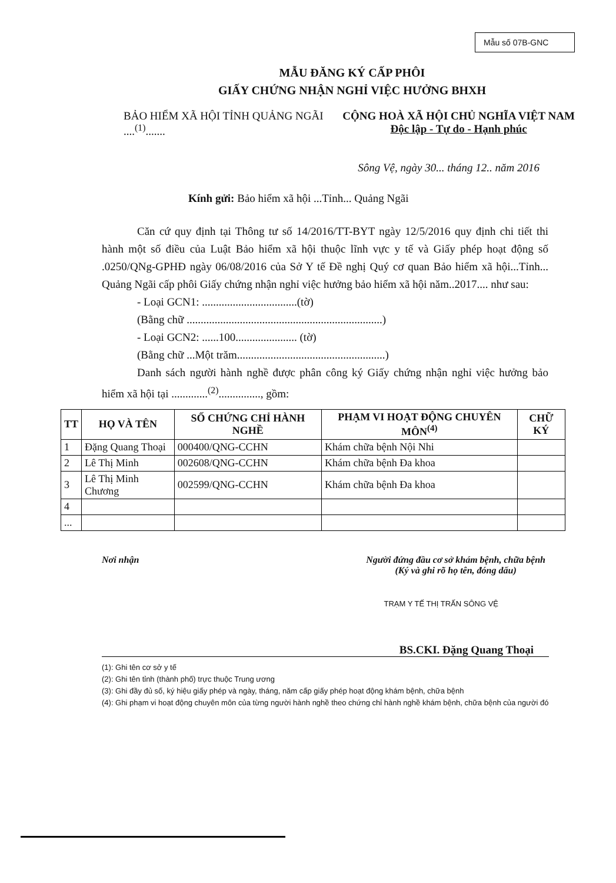Mẫu số 07B-GNC
MẪU ĐĂNG KÝ CẤP PHÔI
GIẤY CHỨNG NHẬN NGHỈ VIỆC HƯỞNG BHXH
BẢO HIỂM XÃ HỘI TỈNH QUẢNG NGÃI
....<sup>(1)</sup>.......
CỘNG HOÀ XÃ HỘI CHỦ NGHĨA VIỆT NAM
Độc lập - Tự do - Hạnh phúc
Sông Vệ, ngày 30... tháng 12.. năm 2016
Kính gửi: Bảo hiểm xã hội ...Tỉnh... Quảng Ngãi
Căn cứ quy định tại Thông tư số 14/2016/TT-BYT ngày 12/5/2016 quy
định chi tiết thi hành một số điều của Luật Bảo hiểm xã hội thuộc lĩnh vực y tế và Giấy phép hoạt động số .0250/QNg-GPHĐ ngày 06/08/2016 của Sở Y tế Đề nghị Quý cơ quan Bảo hiểm xã hội...Tỉnh... Quảng Ngãi cấp phôi Giấy chứng nhận nghỉ việc hưởng bảo hiểm xã hội năm..2017.... như sau:
- Loại GCN1: ..................................(tờ)
(Bằng chữ ......................................................................)
- Loại GCN2: ......100...................... (tờ)
(Bằng chữ ...Một trăm.....................................................)
Danh sách người hành nghề được phân công ký Giấy chứng nhận nghỉ
việc hưởng bảo hiểm xã hội tại .............<sup>(2)</sup>..............., gồm:
| TT | HỌ VÀ TÊN | SỐ CHỨNG CHỈ HÀNH NGHỀ | PHẠM VI HOẠT ĐỘNG CHUYÊN MÔN<sup>(4)</sup> | CHỮ KÝ |
| --- | --- | --- | --- | --- |
| 1 | Đặng Quang Thoại | 000400/QNG-CCHN | Khám chữa bệnh Nội Nhi | |
| 2 | Lê Thị Minh | 002608/QNG-CCHN | Khám chữa bệnh Đa khoa | |
| 3 | Lê Thị Minh Chương | 002599/QNG-CCHN | Khám chữa bệnh Đa khoa | |
| 4 | | | | |
| ... | | | | |
Nơi nhận Người đứng đầu cơ sở khám bệnh, chữa bệnh
(Ký và ghi rõ họ tên, đóng dấu)
TRẠM Y TẾ THỊ TRẤN SÔNG VỆ
BS.CKI. Đặng Quang Thoại
(1): Ghi tên cơ sở y tế
(2): Ghi tên tỉnh (thành phố) trực thuộc Trung ương
(3): Ghi đầy đủ số, ký hiệu giấy phép và ngày, tháng, năm cấp giấy phép hoạt động khám bệnh, chữa bệnh
(4): Ghi phạm vi hoạt động chuyên môn của từng người hành nghề theo chứng chỉ hành nghề khám bệnh, chữa bệnh của người đó